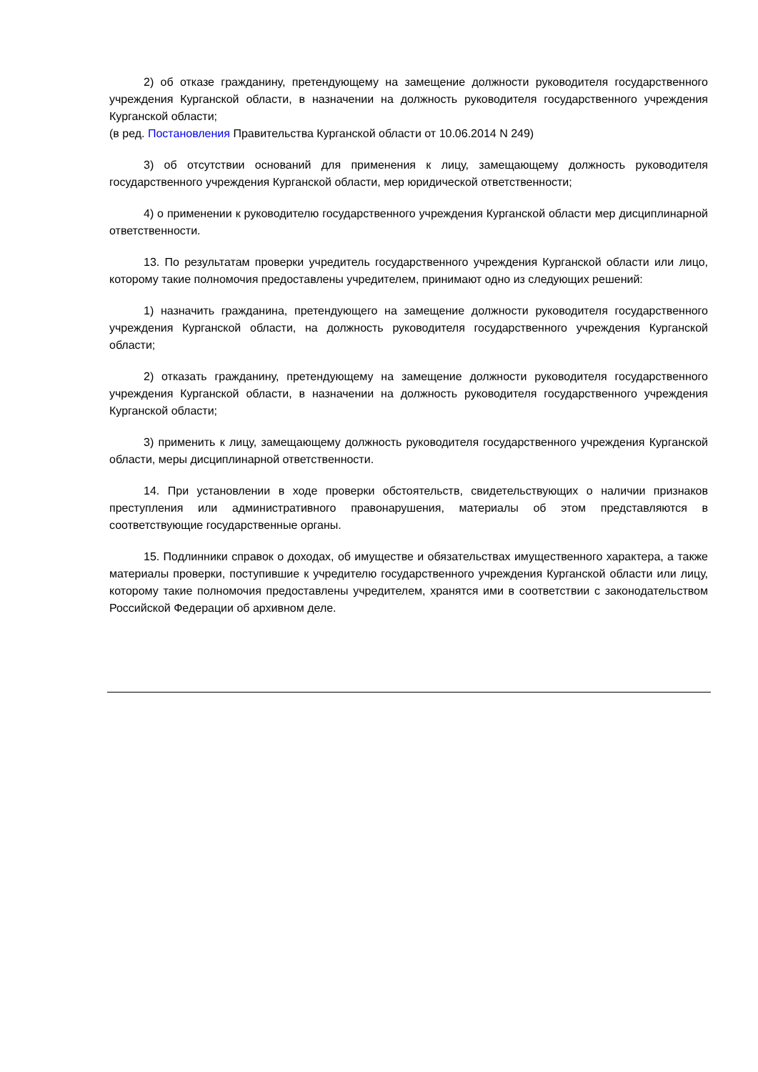2) об отказе гражданину, претендующему на замещение должности руководителя государственного учреждения Курганской области, в назначении на должность руководителя государственного учреждения Курганской области;
(в ред. Постановления Правительства Курганской области от 10.06.2014 N 249)
3) об отсутствии оснований для применения к лицу, замещающему должность руководителя государственного учреждения Курганской области, мер юридической ответственности;
4) о применении к руководителю государственного учреждения Курганской области мер дисциплинарной ответственности.
13. По результатам проверки учредитель государственного учреждения Курганской области или лицо, которому такие полномочия предоставлены учредителем, принимают одно из следующих решений:
1) назначить гражданина, претендующего на замещение должности руководителя государственного учреждения Курганской области, на должность руководителя государственного учреждения Курганской области;
2) отказать гражданину, претендующему на замещение должности руководителя государственного учреждения Курганской области, в назначении на должность руководителя государственного учреждения Курганской области;
3) применить к лицу, замещающему должность руководителя государственного учреждения Курганской области, меры дисциплинарной ответственности.
14. При установлении в ходе проверки обстоятельств, свидетельствующих о наличии признаков преступления или административного правонарушения, материалы об этом представляются в соответствующие государственные органы.
15. Подлинники справок о доходах, об имуществе и обязательствах имущественного характера, а также материалы проверки, поступившие к учредителю государственного учреждения Курганской области или лицу, которому такие полномочия предоставлены учредителем, хранятся ими в соответствии с законодательством Российской Федерации об архивном деле.